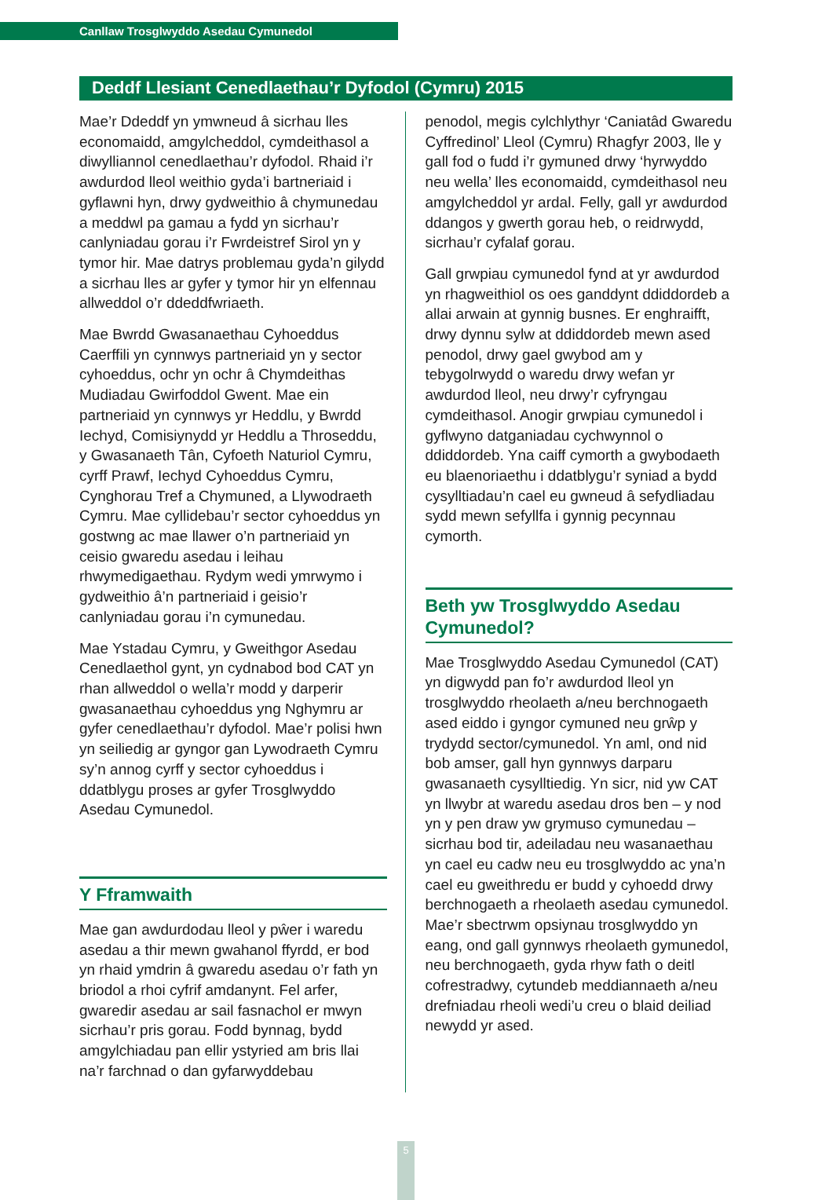Canllaw Trosglwyddo Asedau Cymunedol
Deddf Llesiant Cenedlaethau’r Dyfodol (Cymru) 2015
Mae’r Ddeddf yn ymwneud â sicrhau lles economaidd, amgylcheddol, cymdeithasol a diwylliannol cenedlaethau’r dyfodol. Rhaid i’r awdurdod lleol weithio gyda’i bartneriaid i gyflawni hyn, drwy gydweithio â chymunedau a meddwl pa gamau a fydd yn sicrhau’r canlyniadau gorau i’r Fwrdeistref Sirol yn y tymor hir. Mae datrys problemau gyda’n gilydd a sicrhau lles ar gyfer y tymor hir yn elfennau allweddol o’r ddeddfwriaeth.
Mae Bwrdd Gwasanaethau Cyhoeddus Caerffili yn cynnwys partneriaid yn y sector cyhoeddus, ochr yn ochr â Chymdeithas Mudiadau Gwirfoddol Gwent. Mae ein partneriaid yn cynnwys yr Heddlu, y Bwrdd Iechyd, Comisiynydd yr Heddlu a Throseddu, y Gwasanaeth Tân, Cyfoeth Naturiol Cymru, cyrff Prawf, Iechyd Cyhoeddus Cymru, Cynghorau Tref a Chymuned, a Llywodraeth Cymru. Mae cyllidebau’r sector cyhoeddus yn gostwng ac mae llawer o’n partneriaid yn ceisio gwaredu asedau i leihau rhwymedigaethau. Rydym wedi ymrwymo i gydweithio â’n partneriaid i geisio’r canlyniadau gorau i’n cymunedau.
Mae Ystadau Cymru, y Gweithgor Asedau Cenedlaethol gynt, yn cydnabod bod CAT yn rhan allweddol o wella’r modd y darperir gwasanaethau cyhoeddus yng Nghymru ar gyfer cenedlaethau’r dyfodol. Mae’r polisi hwn yn seiliedig ar gyngor gan Lywodraeth Cymru sy’n annog cyrff y sector cyhoeddus i ddatblygu proses ar gyfer Trosglwyddo Asedau Cymunedol.
Y Fframwaith
Mae gan awdurdodau lleol y pŵer i waredu asedau a thir mewn gwahanol ffyrdd, er bod yn rhaid ymdrin â gwaredu asedau o’r fath yn briodol a rhoi cyfrif amdanynt. Fel arfer, gwaredir asedau ar sail fasnachol er mwyn sicrhau’r pris gorau. Fodd bynnag, bydd amgylchiadau pan ellir ystyried am bris llai na’r farchnad o dan gyfarwyddebau
penodol, megis cylchlythyr ‘Caniatâd Gwaredu Cyffredinol’ Lleol (Cymru) Rhagfyr 2003, lle y gall fod o fudd i’r gymuned drwy ‘hyrwyddo neu wella’ lles economaidd, cymdeithasol neu amgylcheddol yr ardal. Felly, gall yr awdurdod ddangos y gwerth gorau heb, o reidrwydd, sicrhau’r cyfalaf gorau.
Gall grwpiau cymunedol fynd at yr awdurdod yn rhagweithiol os oes ganddynt ddiddordeb a allai arwain at gynnig busnes. Er enghraifft, drwy dynnu sylw at ddiddordeb mewn ased penodol, drwy gael gwybod am y tebygolrwydd o waredu drwy wefan yr awdurdod lleol, neu drwy’r cyfryngau cymdeithasol. Anogir grwpiau cymunedol i gyflwyno datganiadau cychwynnol o ddiddordeb. Yna caiff cymorth a gwybodaeth eu blaenoriaethu i ddatblygu’r syniad a bydd cysylltiadau’n cael eu gwneud â sefydliadau sydd mewn sefyllfa i gynnig pecynnau cymorth.
Beth yw Trosglwyddo Asedau Cymunedol?
Mae Trosglwyddo Asedau Cymunedol (CAT) yn digwydd pan fo’r awdurdod lleol yn trosglwyddo rheolaeth a/neu berchnogaeth ased eiddo i gyngor cymuned neu grŵp y trydydd sector/cymunedol. Yn aml, ond nid bob amser, gall hyn gynnwys darparu gwasanaeth cysylltiedig. Yn sicr, nid yw CAT yn llwybr at waredu asedau dros ben – y nod yn y pen draw yw grymuso cymunedau – sicrhau bod tir, adeiladau neu wasanaethau yn cael eu cadw neu eu trosglwyddo ac yna’n cael eu gweithredu er budd y cyhoedd drwy berchnogaeth a rheolaeth asedau cymunedol. Mae’r sbectrwm opsiynau trosglwyddo yn eang, ond gall gynnwys rheolaeth gymunedol, neu berchnogaeth, gyda rhyw fath o deitl cofrestradwy, cytundeb meddiannaeth a/neu drefniadau rheoli wedi’u creu o blaid deiliad newydd yr ased.
5